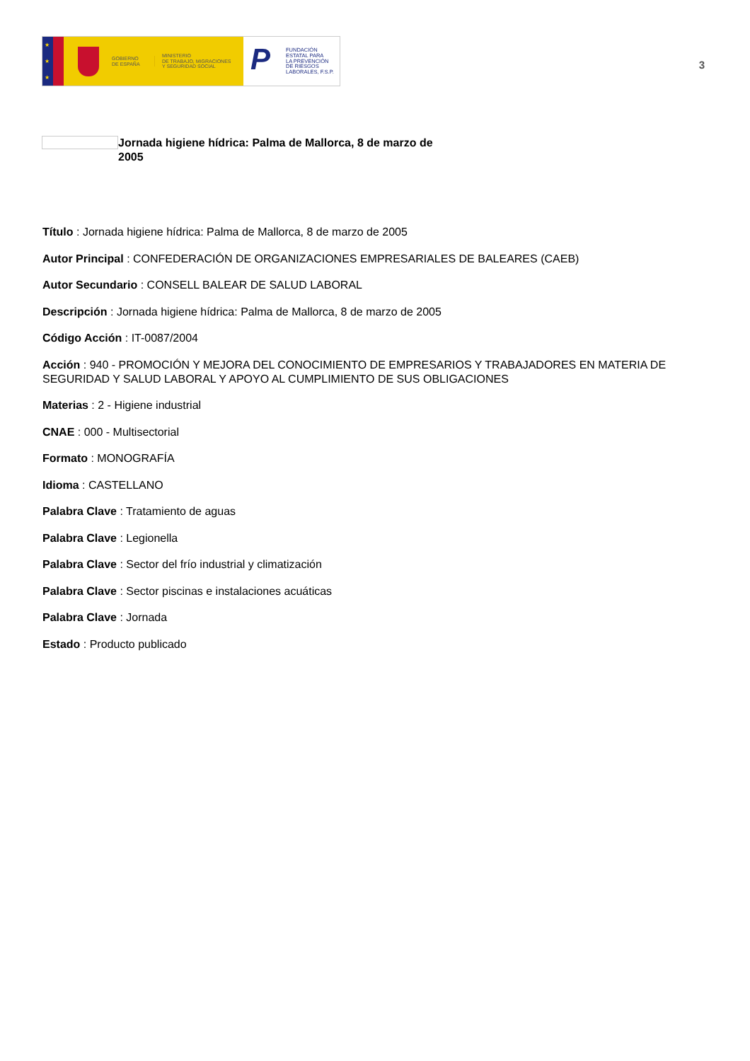★
★
★
GOBIERNO
DE ESPAÑA
MINISTERIO
DE TRABAJO, MIGRACIONES
Y SEGURIDAD SOCIAL
P
FUNDACIÓN
ESTATAL PARA
LA PREVENCIÓN
DE RIESGOS
LABORALES, F.S.P.
3
Jornada higiene hídrica: Palma de Mallorca, 8 de marzo de 2005
Título : Jornada higiene hídrica: Palma de Mallorca, 8 de marzo de 2005
Autor Principal : CONFEDERACIÓN DE ORGANIZACIONES EMPRESARIALES DE BALEARES (CAEB)
Autor Secundario : CONSELL BALEAR DE SALUD LABORAL
Descripción : Jornada higiene hídrica: Palma de Mallorca, 8 de marzo de 2005
Código Acción : IT-0087/2004
Acción : 940 - PROMOCIÓN Y MEJORA DEL CONOCIMIENTO DE EMPRESARIOS Y TRABAJADORES EN MATERIA DE SEGURIDAD Y SALUD LABORAL Y APOYO AL CUMPLIMIENTO DE SUS OBLIGACIONES
Materias : 2 - Higiene industrial
CNAE : 000 - Multisectorial
Formato : MONOGRAFÍA
Idioma : CASTELLANO
Palabra Clave : Tratamiento de aguas
Palabra Clave : Legionella
Palabra Clave : Sector del frío industrial y climatización
Palabra Clave : Sector piscinas e instalaciones acuáticas
Palabra Clave : Jornada
Estado : Producto publicado